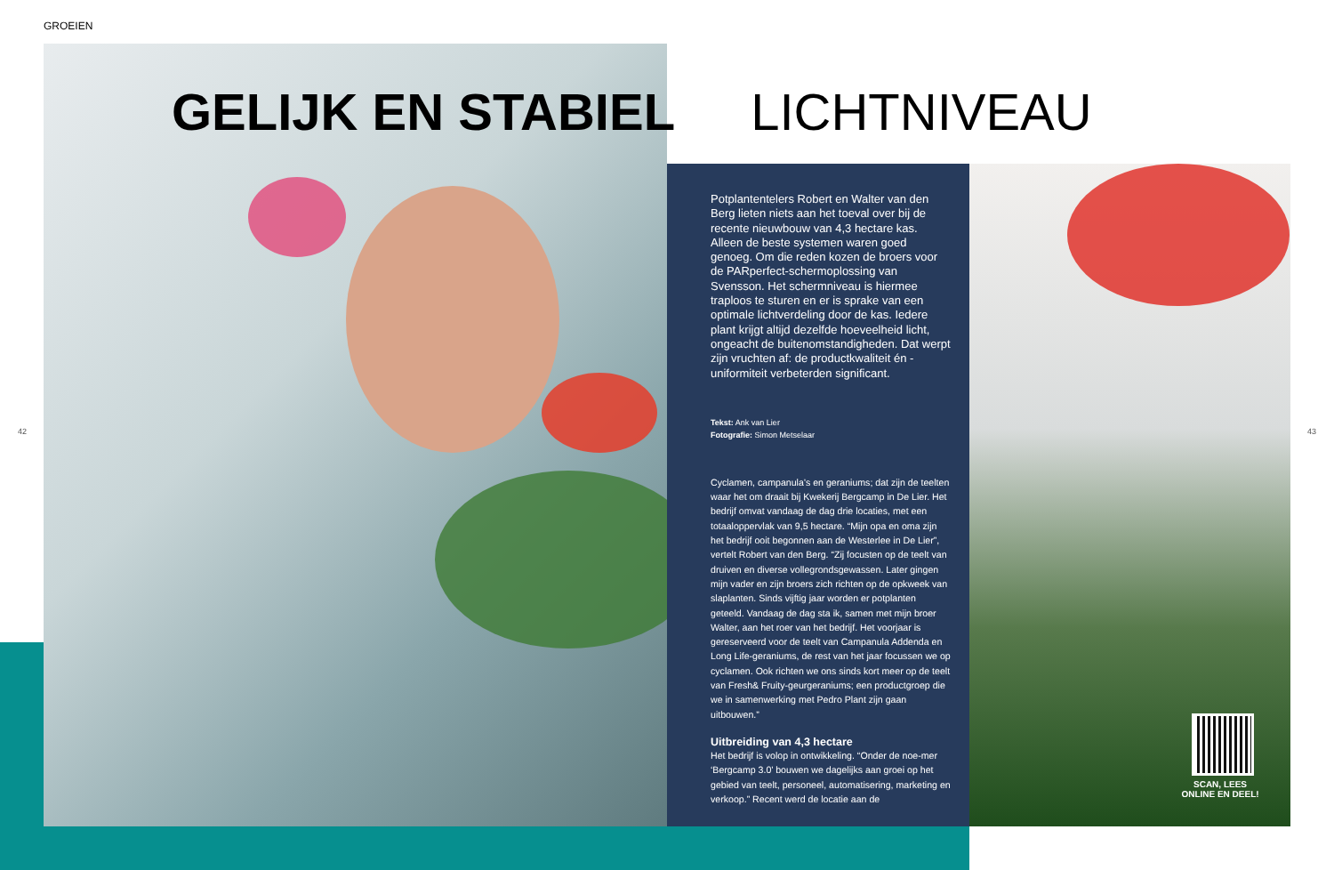GROEIEN
GELIJK EN STABIEL LICHTNIVEAU
42 43
Potplantentelers Robert en Walter van den Berg lieten niets aan het toeval over bij de recente nieuwbouw van 4,3 hectare kas. Alleen de beste systemen waren goed genoeg. Om die reden kozen de broers voor de PARperfect-schermoplossing van Svensson. Het schermniveau is hiermee traploos te sturen en er is sprake van een optimale lichtverdeling door de kas. Iedere plant krijgt altijd dezelfde hoeveelheid licht, ongeacht de buitenomstandigheden. Dat werpt zijn vruchten af: de productkwaliteit én -uniformiteit verbeterden significant.
Tekst: Ank van Lier
Fotografie: Simon Metselaar
Cyclamen, campanula’s en geraniums; dat zijn de teelten waar het om draait bij Kwekerij Bergcamp in De Lier. Het bedrijf omvat vandaag de dag drie locaties, met een totaaloppervlak van 9,5 hectare. “Mijn opa en oma zijn het bedrijf ooit begonnen aan de Westerlee in De Lier”, vertelt Robert van den Berg. “Zij focusten op de teelt van druiven en diverse vollegrondsgewassen. Later gingen mijn vader en zijn broers zich richten op de opkweek van slaplanten. Sinds vijftig jaar worden er potplanten geteeld. Vandaag de dag sta ik, samen met mijn broer Walter, aan het roer van het bedrijf. Het voorjaar is gereserveerd voor de teelt van Campanula Addenda en Long Life-geraniums, de rest van het jaar focussen we op cyclamen. Ook richten we ons sinds kort meer op de teelt van Fresh& Fruity-geurgeraniums; een productgroep die we in samenwerking met Pedro Plant zijn gaan uitbouwen.”
Uitbreiding van 4,3 hectare
Het bedrijf is volop in ontwikkeling. “Onder de noe-mer ‘Bergcamp 3.0’ bouwen we dagelijks aan groei op het gebied van teelt, personeel, automatisering, marketing en verkoop.” Recent werd de locatie aan de
SCAN, LEES
ONLINE EN DEEL!